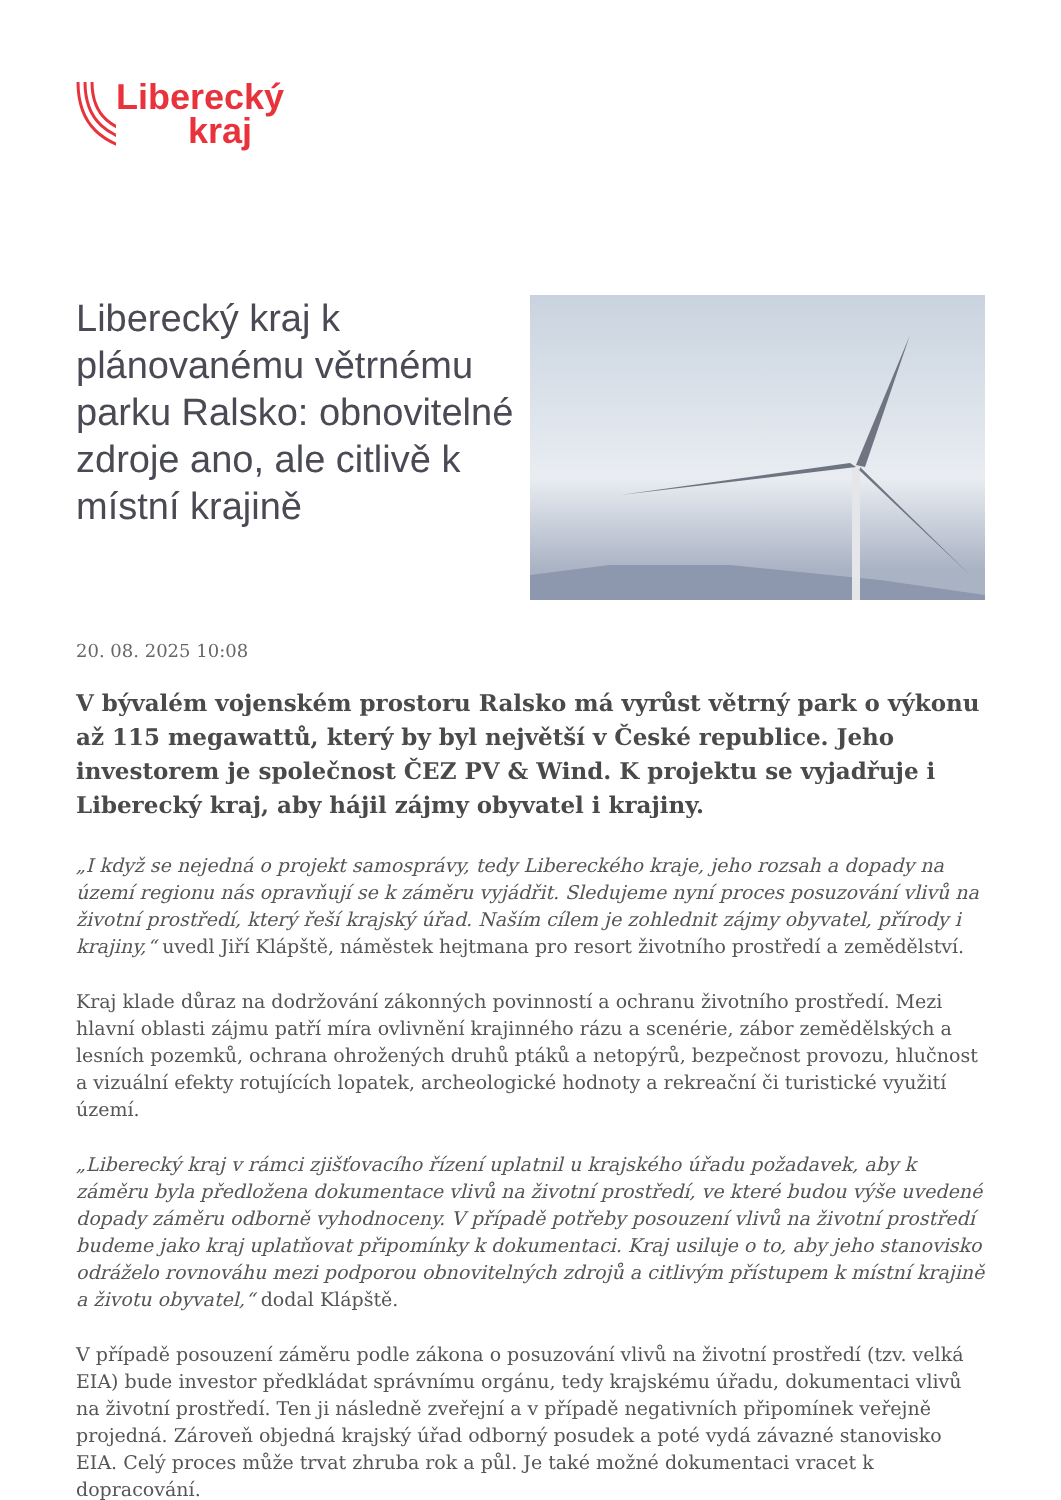Liberecký
kraj
Liberecký kraj k plánovanému větrnému parku Ralsko: obnovitelné zdroje ano, ale citlivě k místní krajině
20. 08. 2025 10:08
V bývalém vojenském prostoru Ralsko má vyrůst větrný park o výkonu až 115 megawattů, který by byl největší v České republice. Jeho investorem je společnost ČEZ PV & Wind. K projektu se vyjadřuje i Liberecký kraj, aby hájil zájmy obyvatel i krajiny.
„I když se nejedná o projekt samosprávy, tedy Libereckého kraje, jeho rozsah a dopady na území regionu nás opravňují se k záměru vyjádřit. Sledujeme nyní proces posuzování vlivů na životní prostředí, který řeší krajský úřad. Naším cílem je zohlednit zájmy obyvatel, přírody i krajiny,“ uvedl Jiří Klápště, náměstek hejtmana pro resort životního prostředí a zemědělství.
Kraj klade důraz na dodržování zákonných povinností a ochranu životního prostředí. Mezi hlavní oblasti zájmu patří míra ovlivnění krajinného rázu a scenérie, zábor zemědělských a lesních pozemků, ochrana ohrožených druhů ptáků a netopýrů, bezpečnost provozu, hlučnost a vizuální efekty rotujících lopatek, archeologické hodnoty a rekreační či turistické využití území.
„Liberecký kraj v rámci zjišťovacího řízení uplatnil u krajského úřadu požadavek, aby k záměru byla předložena dokumentace vlivů na životní prostředí, ve které budou výše uvedené dopady záměru odborně vyhodnoceny. V případě potřeby posouzení vlivů na životní prostředí budeme jako kraj uplatňovat připomínky k dokumentaci. Kraj usiluje o to, aby jeho stanovisko odráželo rovnováhu mezi podporou obnovitelných zdrojů a citlivým přístupem k místní krajině a životu obyvatel,“ dodal Klápště.
V případě posouzení záměru podle zákona o posuzování vlivů na životní prostředí (tzv. velká EIA) bude investor předkládat správnímu orgánu, tedy krajskému úřadu, dokumentaci vlivů na životní prostředí. Ten ji následně zveřejní a v případě negativních připomínek veřejně projedná. Zároveň objedná krajský úřad odborný posudek a poté vydá závazné stanovisko EIA. Celý proces může trvat zhruba rok a půl. Je také možné dokumentaci vracet k dopracování.